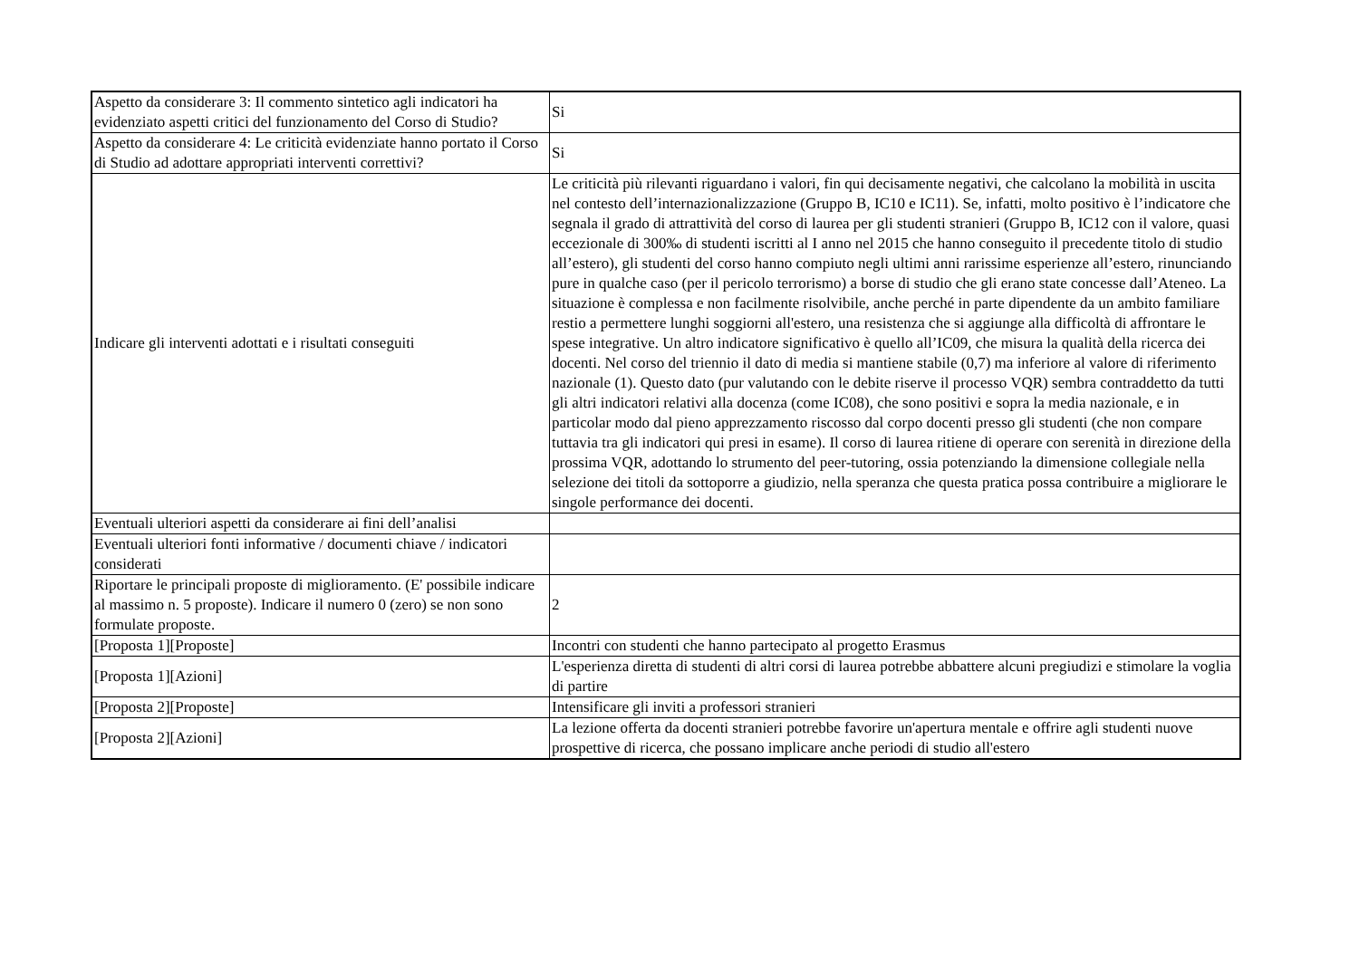| Aspetto da considerare 3: Il commento sintetico agli indicatori ha evidenziato aspetti critici del funzionamento del Corso di Studio? | Si |
| Aspetto da considerare 4: Le criticità evidenziate hanno portato il Corso di Studio ad adottare appropriati interventi correttivi? | Si |
| Indicare gli interventi adottati e i risultati conseguiti | Le criticità più rilevanti riguardano i valori, fin qui decisamente negativi, che calcolano la mobilità in uscita nel contesto dell’internazionalizzazione (Gruppo B, IC10 e IC11). Se, infatti, molto positivo è l’indicatore che segnala il grado di attrattività del corso di laurea per gli studenti stranieri (Gruppo B, IC12 con il valore, quasi eccezionale di 300‰ di studenti iscritti al I anno nel 2015 che hanno conseguito il precedente titolo di studio all’estero), gli studenti del corso hanno compiuto negli ultimi anni rarissime esperienze all’estero, rinunciando pure in qualche caso (per il pericolo terrorismo) a borse di studio che gli erano state concesse dall’Ateneo. La situazione è complessa e non facilmente risolvibile, anche perché in parte dipendente da un ambito familiare restio a permettere lunghi soggiorni all'estero, una resistenza che si aggiunge alla difficoltà di affrontare le spese integrative. Un altro indicatore significativo è quello all’IC09, che misura la qualità della ricerca dei docenti. Nel corso del triennio il dato di media si mantiene stabile (0,7) ma inferiore al valore di riferimento nazionale (1). Questo dato (pur valutando con le debite riserve il processo VQR) sembra contraddetto da tutti gli altri indicatori relativi alla docenza (come IC08), che sono positivi e sopra la media nazionale, e in particolar modo dal pieno apprezzamento riscosso dal corpo docenti presso gli studenti (che non compare tuttavia tra gli indicatori qui presi in esame). Il corso di laurea ritiene di operare con serenità in direzione della prossima VQR, adottando lo strumento del peer-tutoring, ossia potenziando la dimensione collegiale nella selezione dei titoli da sottoporre a giudizio, nella speranza che questa pratica possa contribuire a migliorare le singole performance dei docenti. |
| Eventuali ulteriori aspetti da considerare ai fini dell’analisi | |
| Eventuali ulteriori fonti informative / documenti chiave / indicatori considerati | |
| Riportare le principali proposte di miglioramento. (E' possibile indicare al massimo n. 5 proposte). Indicare il numero 0 (zero) se non sono formulate proposte. | 2 |
| [Proposta 1][Proposte] | Incontri con studenti che hanno partecipato al progetto Erasmus |
| [Proposta 1][Azioni] | L'esperienza diretta di studenti di altri corsi di laurea potrebbe abbattere alcuni pregiudizi e stimolare la voglia di partire |
| [Proposta 2][Proposte] | Intensificare gli inviti a professori stranieri |
| [Proposta 2][Azioni] | La lezione offerta da docenti stranieri potrebbe favorire un'apertura mentale e offrire agli studenti nuove prospettive di ricerca, che possano implicare anche periodi di studio all'estero |